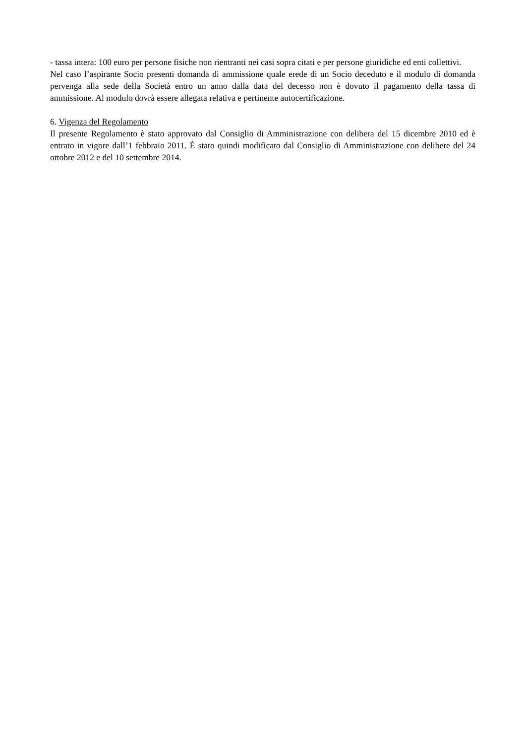- tassa intera: 100 euro per persone fisiche non rientranti nei casi sopra citati e per persone giuridiche ed enti collettivi.
Nel caso l’aspirante Socio presenti domanda di ammissione quale erede di un Socio deceduto e il modulo di domanda pervenga alla sede della Società entro un anno dalla data del decesso non è dovuto il pagamento della tassa di ammissione. Al modulo dovrà essere allegata relativa e pertinente autocertificazione.
6. Vigenza del Regolamento
Il presente Regolamento è stato approvato dal Consiglio di Amministrazione con delibera del 15 dicembre 2010 ed è entrato in vigore dall’1 febbraio 2011. È stato quindi modificato dal Consiglio di Amministrazione con delibere del 24 ottobre 2012 e del 10 settembre 2014.